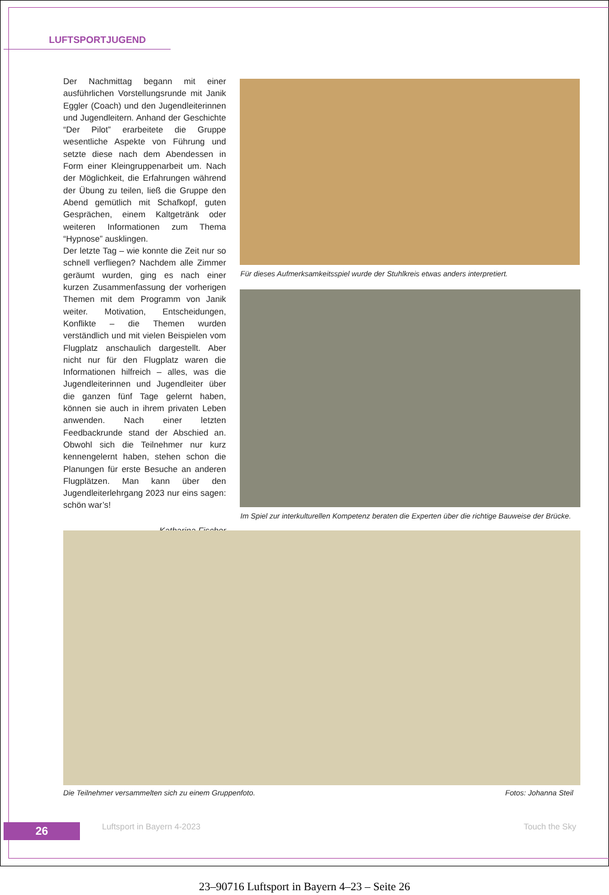LUFTSPORTJUGEND
Der Nachmittag begann mit einer ausführlichen Vorstellungsrunde mit Janik Eggler (Coach) und den Jugendleiterinnen und Jugendleitern. Anhand der Geschichte “Der Pilot” erarbeitete die Gruppe wesentliche Aspekte von Führung und setzte diese nach dem Abendessen in Form einer Kleingruppenarbeit um. Nach der Möglichkeit, die Erfahrungen während der Übung zu teilen, ließ die Gruppe den Abend gemütlich mit Schafkopf, guten Gesprächen, einem Kaltgetränk oder weiteren Informationen zum Thema “Hypnose” ausklingen.
Der letzte Tag – wie konnte die Zeit nur so schnell verfliegen? Nachdem alle Zimmer geräumt wurden, ging es nach einer kurzen Zusammenfassung der vorherigen Themen mit dem Programm von Janik weiter. Motivation, Entscheidungen, Konflikte – die Themen wurden verständlich und mit vielen Beispielen vom Flugplatz anschaulich dargestellt. Aber nicht nur für den Flugplatz waren die Informationen hilfreich – alles, was die Jugendleiterinnen und Jugendleiter über die ganzen fünf Tage gelernt haben, können sie auch in ihrem privaten Leben anwenden. Nach einer letzten Feedbackrunde stand der Abschied an. Obwohl sich die Teilnehmer nur kurz kennengelernt haben, stehen schon die Planungen für erste Besuche an anderen Flugplätzen. Man kann über den Jugendleiterlehrgang 2023 nur eins sagen: schön war’s!
Katharina Fischer
Für dieses Aufmerksamkeitsspiel wurde der Stuhlkreis etwas anders interpretiert.
Im Spiel zur interkulturellen Kompetenz beraten die Experten über die richtige Bauweise der Brücke.
Die Teilnehmer versammelten sich zu einem Gruppenfoto.
Fotos: Johanna Steil
26 Luftsport in Bayern 4-2023 Touch the Sky
23–90716 Luftsport in Bayern 4–23 – Seite 26